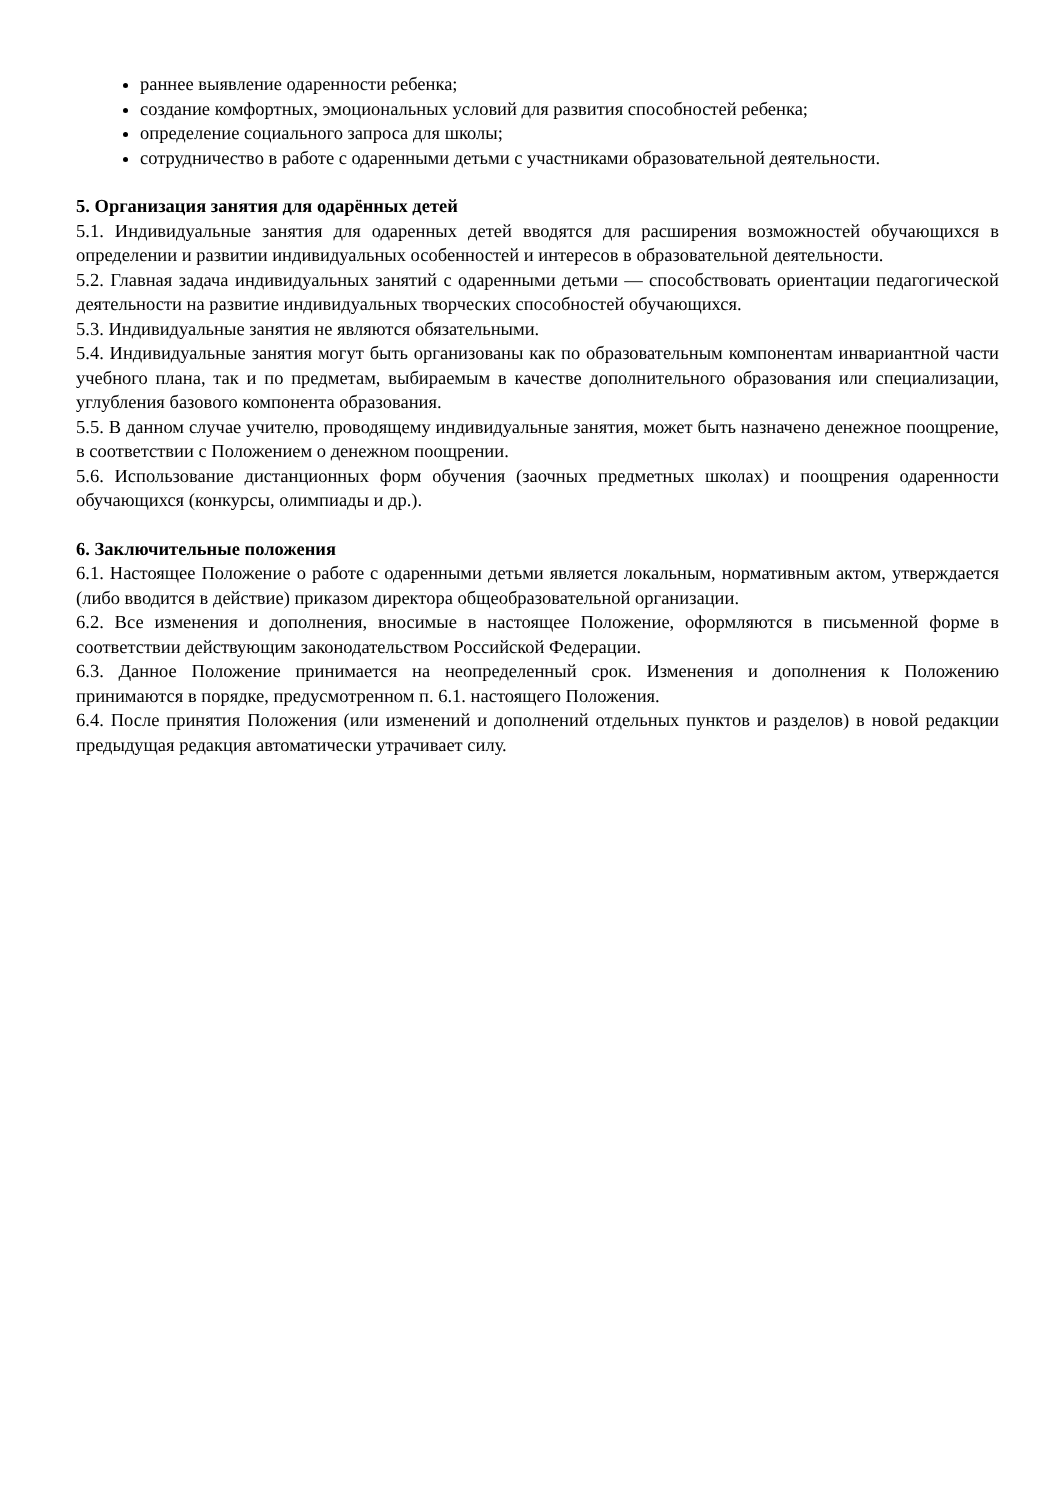раннее выявление одаренности ребенка;
создание комфортных, эмоциональных условий для развития способностей ребенка;
определение социального запроса для школы;
сотрудничество в работе с одаренными детьми с участниками образовательной деятельности.
5. Организация занятия для одарённых детей
5.1. Индивидуальные занятия для одаренных детей вводятся для расширения возможностей обучающихся в определении и развитии индивидуальных особенностей и интересов в образовательной деятельности.
5.2. Главная задача индивидуальных занятий с одаренными детьми — способствовать ориентации педагогической деятельности на развитие индивидуальных творческих способностей обучающихся.
5.3. Индивидуальные занятия не являются обязательными.
5.4. Индивидуальные занятия могут быть организованы как по образовательным компонентам инвариантной части учебного плана, так и по предметам, выбираемым в качестве дополнительного образования или специализации, углубления базового компонента образования.
5.5. В данном случае учителю, проводящему индивидуальные занятия, может быть назначено денежное поощрение, в соответствии с Положением о денежном поощрении.
5.6. Использование дистанционных форм обучения (заочных предметных школах) и поощрения одаренности обучающихся (конкурсы, олимпиады и др.).
6. Заключительные положения
6.1. Настоящее Положение о работе с одаренными детьми является локальным, нормативным актом, утверждается (либо вводится в действие) приказом директора общеобразовательной организации.
6.2. Все изменения и дополнения, вносимые в настоящее Положение, оформляются в письменной форме в соответствии действующим законодательством Российской Федерации.
6.3. Данное Положение принимается на неопределенный срок. Изменения и дополнения к Положению принимаются в порядке, предусмотренном п. 6.1. настоящего Положения.
6.4. После принятия Положения (или изменений и дополнений отдельных пунктов и разделов) в новой редакции предыдущая редакция автоматически утрачивает силу.